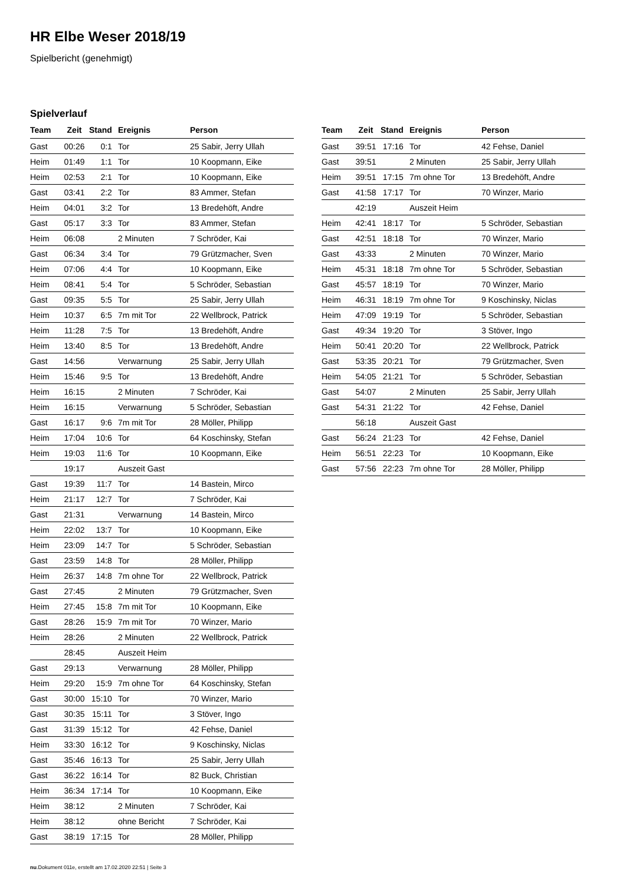HR Elbe Weser 2018/19
Spielbericht (genehmigt)
Spielverlauf
| Team | Zeit | Stand | Ereignis | Person |
| --- | --- | --- | --- | --- |
| Gast | 00:26 | 0:1 | Tor | 25 Sabir, Jerry Ullah |
| Heim | 01:49 | 1:1 | Tor | 10 Koopmann, Eike |
| Heim | 02:53 | 2:1 | Tor | 10 Koopmann, Eike |
| Gast | 03:41 | 2:2 | Tor | 83 Ammer, Stefan |
| Heim | 04:01 | 3:2 | Tor | 13 Bredehöft, Andre |
| Gast | 05:17 | 3:3 | Tor | 83 Ammer, Stefan |
| Heim | 06:08 | | 2 Minuten | 7 Schröder, Kai |
| Gast | 06:34 | 3:4 | Tor | 79 Grützmacher, Sven |
| Heim | 07:06 | 4:4 | Tor | 10 Koopmann, Eike |
| Heim | 08:41 | 5:4 | Tor | 5 Schröder, Sebastian |
| Gast | 09:35 | 5:5 | Tor | 25 Sabir, Jerry Ullah |
| Heim | 10:37 | 6:5 | 7m mit Tor | 22 Wellbrock, Patrick |
| Heim | 11:28 | 7:5 | Tor | 13 Bredehöft, Andre |
| Heim | 13:40 | 8:5 | Tor | 13 Bredehöft, Andre |
| Gast | 14:56 | | Verwarnung | 25 Sabir, Jerry Ullah |
| Heim | 15:46 | 9:5 | Tor | 13 Bredehöft, Andre |
| Heim | 16:15 | | 2 Minuten | 7 Schröder, Kai |
| Heim | 16:15 | | Verwarnung | 5 Schröder, Sebastian |
| Gast | 16:17 | 9:6 | 7m mit Tor | 28 Möller, Philipp |
| Heim | 17:04 | 10:6 | Tor | 64 Koschinsky, Stefan |
| Heim | 19:03 | 11:6 | Tor | 10 Koopmann, Eike |
| | 19:17 | | Auszeit Gast | |
| Gast | 19:39 | 11:7 | Tor | 14 Bastein, Mirco |
| Heim | 21:17 | 12:7 | Tor | 7 Schröder, Kai |
| Gast | 21:31 | | Verwarnung | 14 Bastein, Mirco |
| Heim | 22:02 | 13:7 | Tor | 10 Koopmann, Eike |
| Heim | 23:09 | 14:7 | Tor | 5 Schröder, Sebastian |
| Gast | 23:59 | 14:8 | Tor | 28 Möller, Philipp |
| Heim | 26:37 | 14:8 | 7m ohne Tor | 22 Wellbrock, Patrick |
| Gast | 27:45 | | 2 Minuten | 79 Grützmacher, Sven |
| Heim | 27:45 | 15:8 | 7m mit Tor | 10 Koopmann, Eike |
| Gast | 28:26 | 15:9 | 7m mit Tor | 70 Winzer, Mario |
| Heim | 28:26 | | 2 Minuten | 22 Wellbrock, Patrick |
| | 28:45 | | Auszeit Heim | |
| Gast | 29:13 | | Verwarnung | 28 Möller, Philipp |
| Heim | 29:20 | 15:9 | 7m ohne Tor | 64 Koschinsky, Stefan |
| Gast | 30:00 | 15:10 | Tor | 70 Winzer, Mario |
| Gast | 30:35 | 15:11 | Tor | 3 Stöver, Ingo |
| Gast | 31:39 | 15:12 | Tor | 42 Fehse, Daniel |
| Heim | 33:30 | 16:12 | Tor | 9 Koschinsky, Niclas |
| Gast | 35:46 | 16:13 | Tor | 25 Sabir, Jerry Ullah |
| Gast | 36:22 | 16:14 | Tor | 82 Buck, Christian |
| Heim | 36:34 | 17:14 | Tor | 10 Koopmann, Eike |
| Heim | 38:12 | | 2 Minuten | 7 Schröder, Kai |
| Heim | 38:12 | | ohne Bericht | 7 Schröder, Kai |
| Gast | 38:19 | 17:15 | Tor | 28 Möller, Philipp |
| Team | Zeit | Stand | Ereignis | Person |
| --- | --- | --- | --- | --- |
| Gast | 39:51 | 17:16 | Tor | 42 Fehse, Daniel |
| Gast | 39:51 | | 2 Minuten | 25 Sabir, Jerry Ullah |
| Heim | 39:51 | 17:15 | 7m ohne Tor | 13 Bredehöft, Andre |
| Gast | 41:58 | 17:17 | Tor | 70 Winzer, Mario |
| | 42:19 | | Auszeit Heim | |
| Heim | 42:41 | 18:17 | Tor | 5 Schröder, Sebastian |
| Gast | 42:51 | 18:18 | Tor | 70 Winzer, Mario |
| Gast | 43:33 | | 2 Minuten | 70 Winzer, Mario |
| Heim | 45:31 | 18:18 | 7m ohne Tor | 5 Schröder, Sebastian |
| Gast | 45:57 | 18:19 | Tor | 70 Winzer, Mario |
| Heim | 46:31 | 18:19 | 7m ohne Tor | 9 Koschinsky, Niclas |
| Heim | 47:09 | 19:19 | Tor | 5 Schröder, Sebastian |
| Gast | 49:34 | 19:20 | Tor | 3 Stöver, Ingo |
| Heim | 50:41 | 20:20 | Tor | 22 Wellbrock, Patrick |
| Gast | 53:35 | 20:21 | Tor | 79 Grützmacher, Sven |
| Heim | 54:05 | 21:21 | Tor | 5 Schröder, Sebastian |
| Gast | 54:07 | | 2 Minuten | 25 Sabir, Jerry Ullah |
| Gast | 54:31 | 21:22 | Tor | 42 Fehse, Daniel |
| | 56:18 | | Auszeit Gast | |
| Gast | 56:24 | 21:23 | Tor | 42 Fehse, Daniel |
| Heim | 56:51 | 22:23 | Tor | 10 Koopmann, Eike |
| Gast | 57:56 | 22:23 | 7m ohne Tor | 28 Möller, Philipp |
nu.Dokument 011e, erstellt am 17.02.2020 22:51 | Seite 3